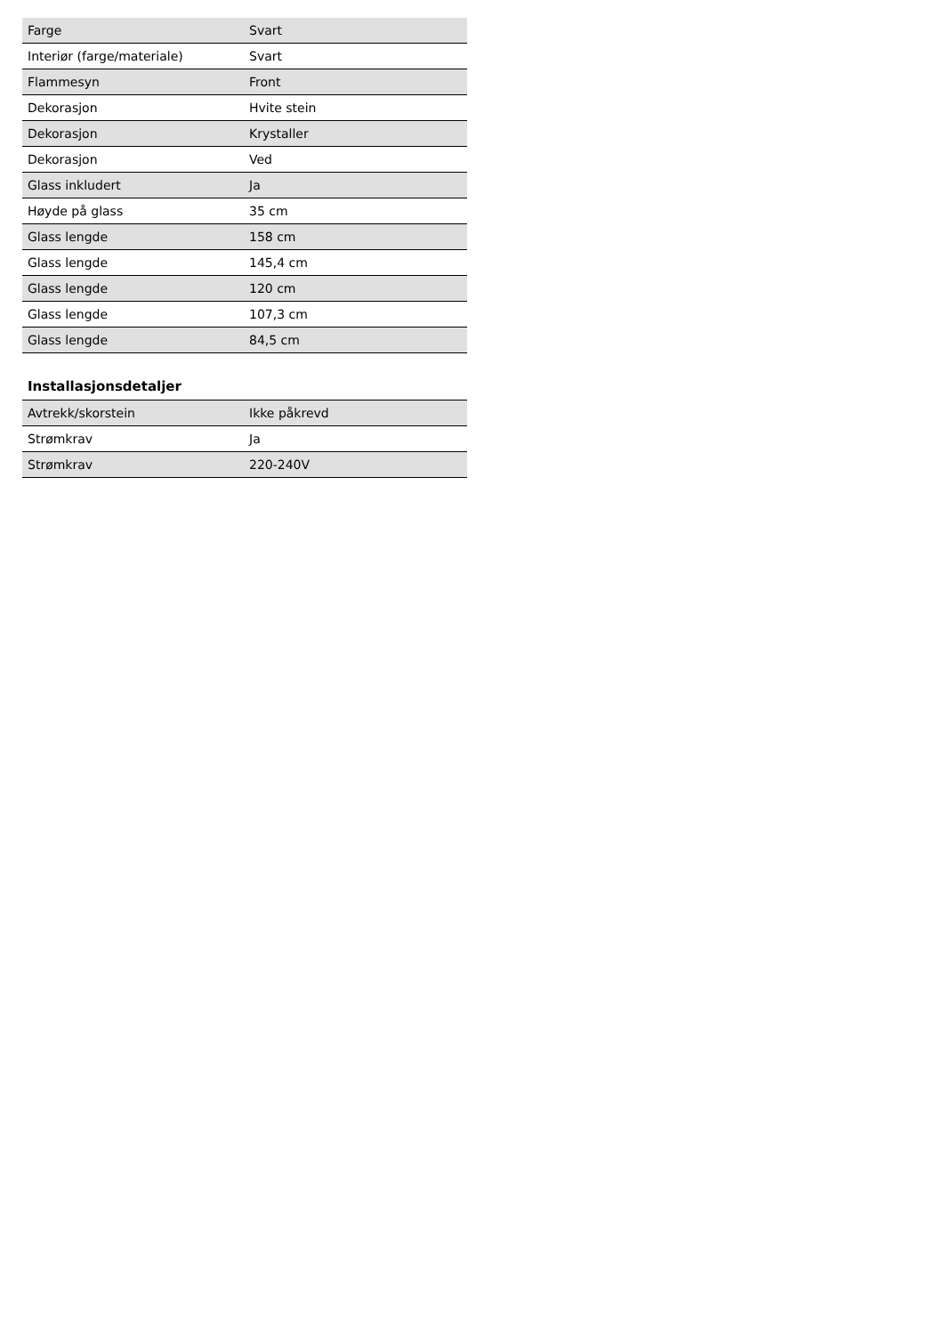| Farge | Svart |
| Interiør (farge/materiale) | Svart |
| Flammesyn | Front |
| Dekorasjon | Hvite stein |
| Dekorasjon | Krystaller |
| Dekorasjon | Ved |
| Glass inkludert | Ja |
| Høyde på glass | 35 cm |
| Glass lengde | 158 cm |
| Glass lengde | 145,4 cm |
| Glass lengde | 120 cm |
| Glass lengde | 107,3 cm |
| Glass lengde | 84,5 cm |
Installasjonsdetaljer
| Avtrekk/skorstein | Ikke påkrevd |
| Strømkrav | Ja |
| Strømkrav | 220-240V |